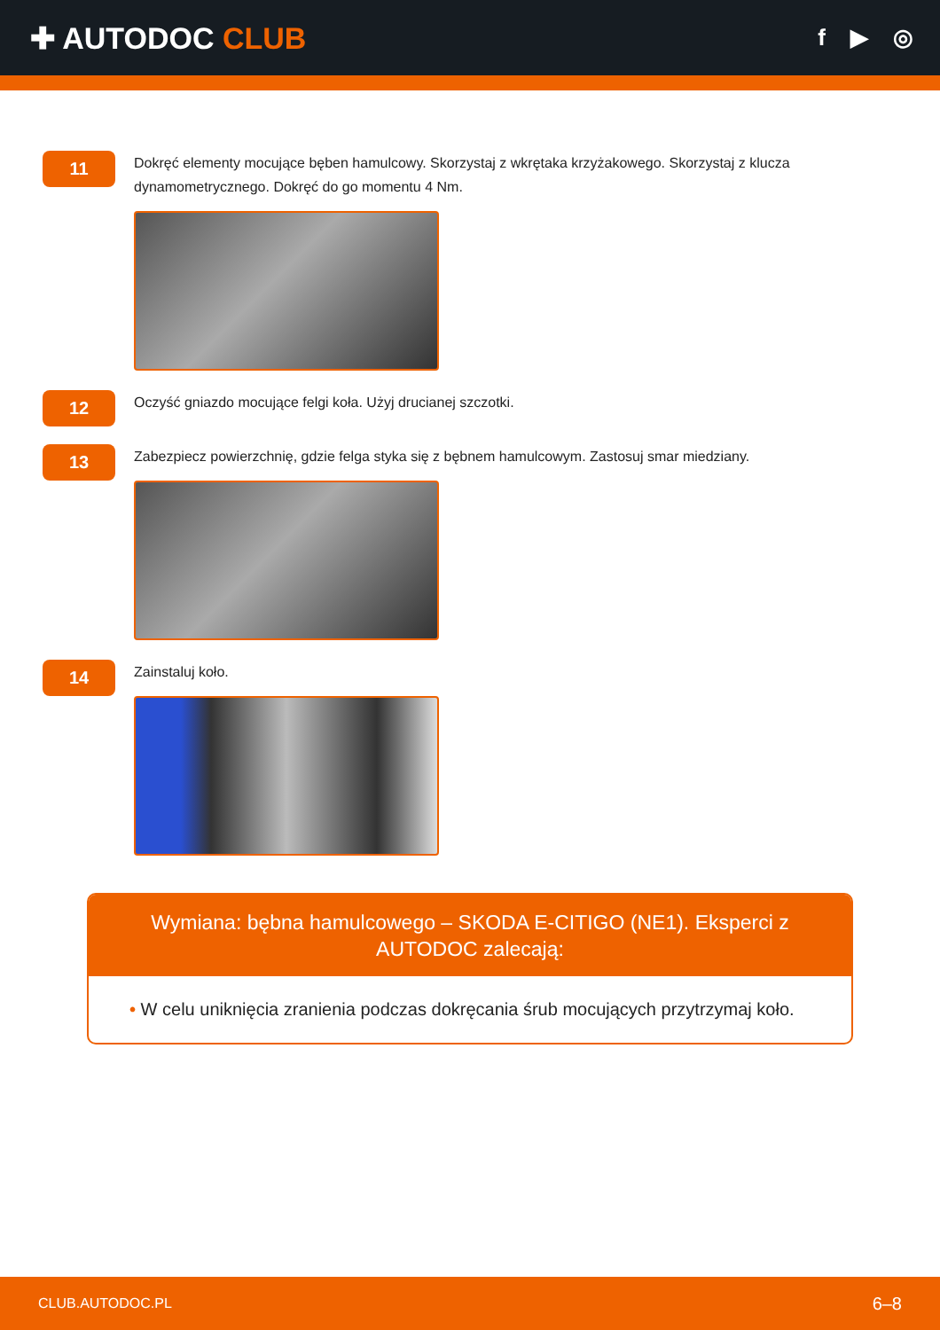✚ AUTODOC CLUB
f ▶ ◎
11
Dokręć elementy mocujące bęben hamulcowy. Skorzystaj z wkrętaka krzyżakowego. Skorzystaj z klucza dynamometrycznego. Dokręć do go momentu 4 Nm.
12
Oczyść gniazdo mocujące felgi koła. Użyj drucianej szczotki.
13
Zabezpiecz powierzchnię, gdzie felga styka się z bębnem hamulcowym. Zastosuj smar miedziany.
14
Zainstaluj koło.
Wymiana: bębna hamulcowego – SKODA E-CITIGO (NE1). Eksperci z AUTODOC zalecają:
• W celu uniknięcia zranienia podczas dokręcania śrub mocujących przytrzymaj koło.
CLUB.AUTODOC.PL 6–8